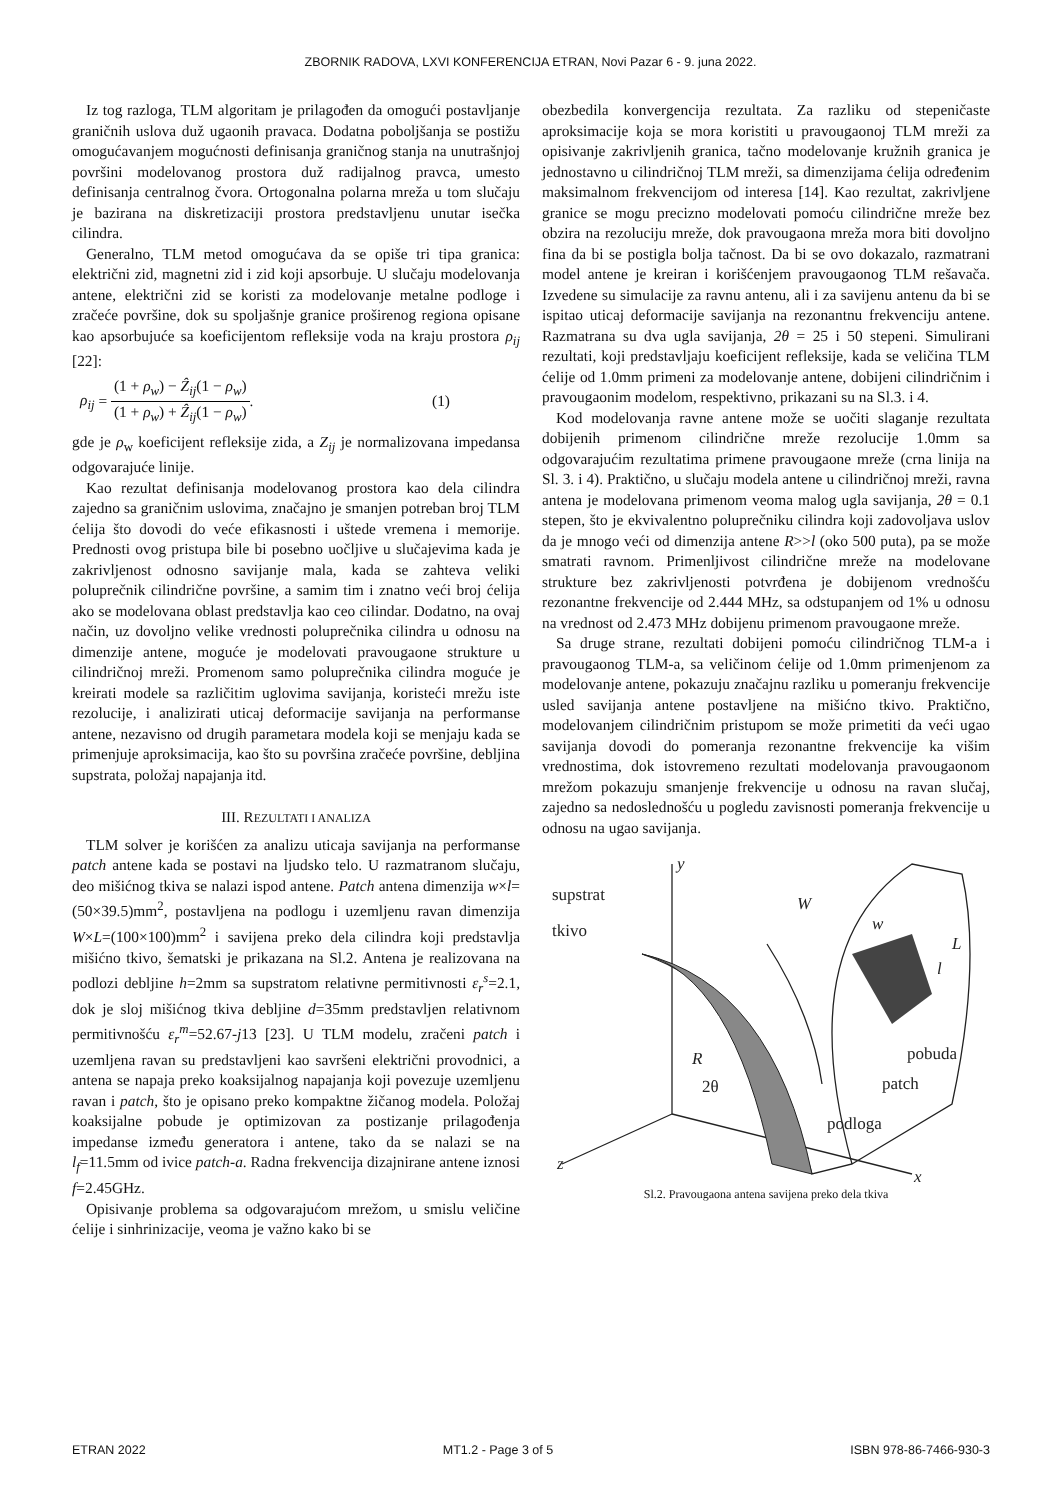ZBORNIK RADOVA, LXVI KONFERENCIJA ETRAN, Novi Pazar 6 - 9. juna 2022.
Iz tog razloga, TLM algoritam je prilagođen da omogući postavljanje graničnih uslova duž ugaonih pravaca. Dodatna poboljšanja se postižu omogućavanjem mogućnosti definisanja graničnog stanja na unutrašnjoj površini modelovanog prostora duž radijalnog pravca, umesto definisanja centralnog čvora. Ortogonalna polarna mreža u tom slučaju je bazirana na diskretizaciji prostora predstavljenu unutar isečka cilindra.
Generalno, TLM metod omogućava da se opiše tri tipa granica: električni zid, magnetni zid i zid koji apsorbuje. U slučaju modelovanja antene, električni zid se koristi za modelovanje metalne podloge i zračeće površine, dok su spoljašnje granice proširenog regiona opisane kao apsorbujuće sa koeficijentom refleksije voda na kraju prostora ρ<sub>ij</sub> [22]:
ρ<sub>ij</sub> = (1 + ρ<sub>w</sub>) − Ẑ<sub>ij</sub>(1 − ρ<sub>w</sub>) (1 + ρ<sub>w</sub>) + Ẑ<sub>ij</sub>(1 − ρ<sub>w</sub>).
(1)
gde je ρ<sub>w</sub> koeficijent refleksije zida, a Z<sub>ij</sub> je normalizovana impedansa odgovarajuće linije.
Kao rezultat definisanja modelovanog prostora kao dela cilindra zajedno sa graničnim uslovima, značajno je smanjen potreban broj TLM ćelija što dovodi do veće efikasnosti i uštede vremena i memorije. Prednosti ovog pristupa bile bi posebno uočljive u slučajevima kada je zakrivljenost odnosno savijanje mala, kada se zahteva veliki poluprečnik cilindrične površine, a samim tim i znatno veći broj ćelija ako se modelovana oblast predstavlja kao ceo cilindar. Dodatno, na ovaj način, uz dovoljno velike vrednosti poluprečnika cilindra u odnosu na dimenzije antene, moguće je modelovati pravougaone strukture u cilindričnoj mreži. Promenom samo poluprečnika cilindra moguće je kreirati modele sa različitim uglovima savijanja, koristeći mrežu iste rezolucije, i analizirati uticaj deformacije savijanja na performanse antene, nezavisno od drugih parametara modela koji se menjaju kada se primenjuje aproksimacija, kao što su površina zračeće površine, debljina supstrata, položaj napajanja itd.
III. REZULTATI I ANALIZA
TLM solver je korišćen za analizu uticaja savijanja na performanse patch antene kada se postavi na ljudsko telo. U razmatranom slučaju, deo mišićnog tkiva se nalazi ispod antene. Patch antena dimenzija w×l=(50×39.5)mm<sup>2</sup>, postavljena na podlogu i uzemljenu ravan dimenzija W×L=(100×100)mm<sup>2</sup> i savijena preko dela cilindra koji predstavlja mišićno tkivo, šematski je prikazana na Sl.2. Antena je realizovana na podlozi debljine h=2mm sa supstratom relativne permitivnosti ε<sub>r</sub><sup>s</sup>=2.1, dok je sloj mišićnog tkiva debljine d=35mm predstavljen relativnom permitivnošću ε<sub>r</sub><sup>m</sup>=52.67-j13 [23]. U TLM modelu, zračeni patch i uzemljena ravan su predstavljeni kao savršeni električni provodnici, a antena se napaja preko koaksijalnog napajanja koji povezuje uzemljenu ravan i patch, što je opisano preko kompaktne žičanog modela. Položaj koaksijalne pobude je optimizovan za postizanje prilagođenja impedanse između generatora i antene, tako da se nalazi se na l<sub>f</sub>=11.5mm od ivice patch-a. Radna frekvencija dizajnirane antene iznosi f=2.45GHz.
Opisivanje problema sa odgovarajućom mrežom, u smislu veličine ćelije i sinhrinizacije, veoma je važno kako bi se
obezbedila konvergencija rezultata. Za razliku od stepeničaste aproksimacije koja se mora koristiti u pravougaonoj TLM mreži za opisivanje zakrivljenih granica, tačno modelovanje kružnih granica je jednostavno u cilindričnoj TLM mreži, sa dimenzijama ćelija određenim maksimalnom frekvencijom od interesa [14]. Kao rezultat, zakrivljene granice se mogu precizno modelovati pomoću cilindrične mreže bez obzira na rezoluciju mreže, dok pravougaona mreža mora biti dovoljno fina da bi se postigla bolja tačnost. Da bi se ovo dokazalo, razmatrani model antene je kreiran i korišćenjem pravougaonog TLM rešavača. Izvedene su simulacije za ravnu antenu, ali i za savijenu antenu da bi se ispitao uticaj deformacije savijanja na rezonantnu frekvenciju antene. Razmatrana su dva ugla savijanja, 2θ = 25 i 50 stepeni. Simulirani rezultati, koji predstavljaju koeficijent refleksije, kada se veličina TLM ćelije od 1.0mm primeni za modelovanje antene, dobijeni cilindričnim i pravougaonim modelom, respektivno, prikazani su na Sl.3. i 4.
Kod modelovanja ravne antene može se uočiti slaganje rezultata dobijenih primenom cilindrične mreže rezolucije 1.0mm sa odgovarajućim rezultatima primene pravougaone mreže (crna linija na Sl. 3. i 4). Praktično, u slučaju modela antene u cilindričnoj mreži, ravna antena je modelovana primenom veoma malog ugla savijanja, 2θ = 0.1 stepen, što je ekvivalentno poluprečniku cilindra koji zadovoljava uslov da je mnogo veći od dimenzija antene R>>l (oko 500 puta), pa se može smatrati ravnom. Primenljivost cilindrične mreže na modelovane strukture bez zakrivljenosti potvrđena je dobijenom vrednošću rezonantne frekvencije od 2.444 MHz, sa odstupanjem od 1% u odnosu na vrednost od 2.473 MHz dobijenu primenom pravougaone mreže.
Sa druge strane, rezultati dobijeni pomoću cilindričnog TLM-a i pravougaonog TLM-a, sa veličinom ćelije od 1.0mm primenjenom za modelovanje antene, pokazuju značajnu razliku u pomeranju frekvencije usled savijanja antene postavljene na mišićno tkivo. Praktično, modelovanjem cilindričnim pristupom se može primetiti da veći ugao savijanja dovodi do pomeranja rezonantne frekvencije ka višim vrednostima, dok istovremeno rezultati modelovanja pravougaonom mrežom pokazuju smanjenje frekvencije u odnosu na ravan slučaj, zajedno sa nedoslednošću u pogledu zavisnosti pomeranja frekvencije u odnosu na ugao savijanja.
y
supstrat
tkivo
W
w
L
l
R
2θ
pobuda
patch
podloga
z
x
Sl.2. Pravougaona antena savijena preko dela tkiva
ETRAN 2022 MT1.2 - Page 3 of 5 ISBN 978-86-7466-930-3